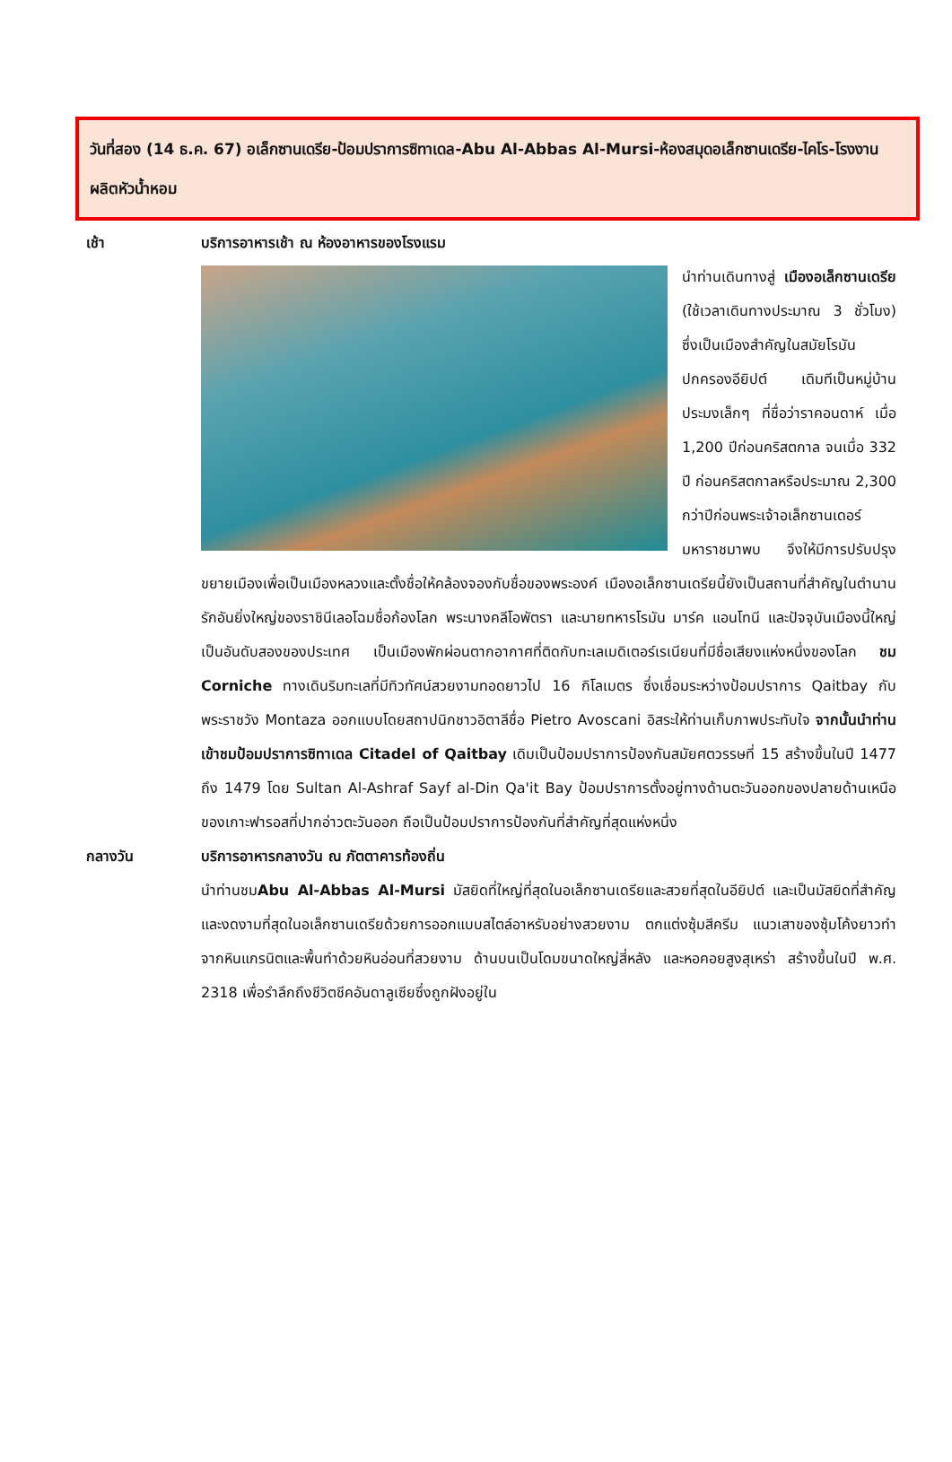วันที่สอง (14 ธ.ค. 67) อเล็กซานเดรีย-ป้อมปราการซิทาเดล-Abu Al-Abbas Al-Mursi-ห้องสมุดอเล็กซานเดรีย-ไคโร-โรงงานผลิตหัวน้ำหอม
เช้า บริการอาหารเช้า ณ ห้องอาหารของโรงแรม
นำท่านเดินทางสู่ เมืองอเล็กซานเดรีย (ใช้เวลาเดินทางประมาณ 3 ชั่วโมง) ซึ่งเป็นเมืองสำคัญในสมัยโรมันปกครองอียิปต์ เดิมทีเป็นหมู่บ้านประมงเล็กๆ ที่ชื่อว่าราคอนดาห์ เมื่อ 1,200 ปีก่อนคริสตกาล จนเมื่อ 332 ปี ก่อนคริสตกาลหรือประมาณ 2,300 กว่าปีก่อนพระเจ้าอเล็กซานเดอร์มหาราชมาพบ จึงให้มีการปรับปรุงขยายเมืองเพื่อเป็นเมืองหลวงและตั้งชื่อให้คล้องจองกับชื่อของพระองค์ เมืองอเล็กซานเดรียนี้ยังเป็นสถานที่สำคัญในตำนานรักอันยิ่งใหญ่ของราชินีเลอโฉมชื่อก้องโลก พระนางคลีโอพัตรา และนายทหารโรมัน มาร์ค แอนโทนี และปัจจุบันเมืองนี้ใหญ่เป็นอันดับสองของประเทศ เป็นเมืองพักผ่อนตากอากาศที่ติดกับทะเลเมดิเตอร์เรเนียนที่มีชื่อเสียงแห่งหนึ่งของโลก ชม Corniche ทางเดินริมทะเลที่มีทิวทัศน์สวยงามทอดยาวไป 16 กิโลเมตร ซึ่งเชื่อมระหว่างป้อมปราการ Qaitbay กับพระราชวัง Montaza ออกแบบโดยสถาปนิกชาวอิตาลีชื่อ Pietro Avoscani อิสระให้ท่านเก็บภาพประทับใจ จากนั้นนำท่านเข้าชมป้อมปราการซิทาเดล Citadel of Qaitbay เดิมเป็นป้อมปราการป้องกันสมัยศตวรรษที่ 15 สร้างขึ้นในปี 1477 ถึง 1479 โดย Sultan Al-Ashraf Sayf al-Din Qa'it Bay ป้อมปราการตั้งอยู่ทางด้านตะวันออกของปลายด้านเหนือของเกาะฟารอสที่ปากอ่าวตะวันออก ถือเป็นป้อมปราการป้องกันที่สำคัญที่สุดแห่งหนึ่ง
กลางวัน บริการอาหารกลางวัน ณ ภัตตาคารท้องถิ่น
นำท่านชมAbu Al-Abbas Al-Mursi มัสยิดที่ใหญ่ที่สุดในอเล็กซานเดรียและสวยที่สุดในอียิปต์ และเป็นมัสยิดที่สำคัญและงดงามที่สุดในอเล็กซานเดรียด้วยการออกแบบสไตล์อาหรับอย่างสวยงาม ตกแต่งซุ้มสีครีม แนวเสาของซุ้มโค้งยาวทำจากหินแกรนิตและพื้นทำด้วยหินอ่อนที่สวยงาม ด้านบนเป็นโดมขนาดใหญ่สี่หลัง และหอคอยสูงสุเหร่า สร้างขึ้นในปี พ.ศ. 2318 เพื่อรำลึกถึงชีวิตชีคอันดาลูเซียซึ่งถูกฝังอยู่ใน